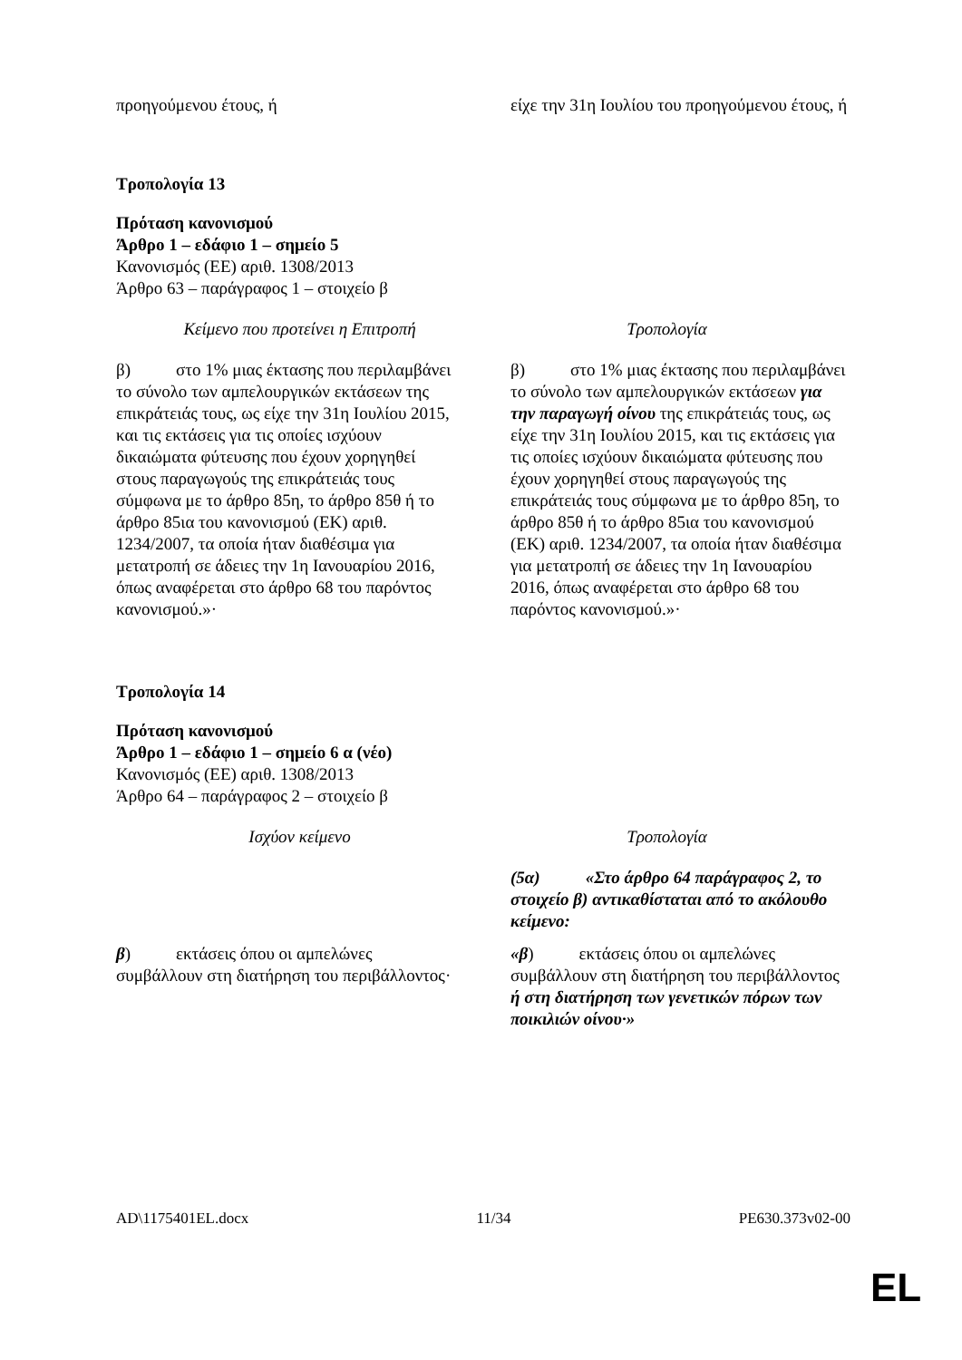| προηγούμενου έτους, ή | είχε την 31η Ιουλίου του προηγούμενου έτους, ή |
Τροπολογία 13
Πρόταση κανονισμού
Άρθρο 1 – εδάφιο 1 – σημείο 5
Κανονισμός (ΕΕ) αριθ. 1308/2013
Άρθρο 63 – παράγραφος 1 – στοιχείο β
| Κείμενο που προτείνει η Επιτροπή | Τροπολογία |
| --- | --- |
| β) στο 1% μιας έκτασης που περιλαμβάνει το σύνολο των αμπελουργικών εκτάσεων της επικράτειάς τους, ως είχε την 31η Ιουλίου 2015, και τις εκτάσεις για τις οποίες ισχύουν δικαιώματα φύτευσης που έχουν χορηγηθεί στους παραγωγούς της επικράτειάς τους σύμφωνα με το άρθρο 85η, το άρθρο 85θ ή το άρθρο 85ια του κανονισμού (ΕΚ) αριθ. 1234/2007, τα οποία ήταν διαθέσιμα για μετατροπή σε άδειες την 1η Ιανουαρίου 2016, όπως αναφέρεται στο άρθρο 68 του παρόντος κανονισμού.»· | β) στο 1% μιας έκτασης που περιλαμβάνει το σύνολο των αμπελουργικών εκτάσεων για την παραγωγή οίνου της επικράτειάς τους, ως είχε την 31η Ιουλίου 2015, και τις εκτάσεις για τις οποίες ισχύουν δικαιώματα φύτευσης που έχουν χορηγηθεί στους παραγωγούς της επικράτειάς τους σύμφωνα με το άρθρο 85η, το άρθρο 85θ ή το άρθρο 85ια του κανονισμού (ΕΚ) αριθ. 1234/2007, τα οποία ήταν διαθέσιμα για μετατροπή σε άδειες την 1η Ιανουαρίου 2016, όπως αναφέρεται στο άρθρο 68 του παρόντος κανονισμού.»· |
Τροπολογία 14
Πρόταση κανονισμού
Άρθρο 1 – εδάφιο 1 – σημείο 6 α (νέο)
Κανονισμός (ΕΕ) αριθ. 1308/2013
Άρθρο 64 – παράγραφος 2 – στοιχείο β
| Ισχύον κείμενο | Τροπολογία |
| --- | --- |
| | (5α) «Στο άρθρο 64 παράγραφος 2, το στοιχείο β) αντικαθίσταται από το ακόλουθο κείμενο: |
| β ) εκτάσεις όπου οι αμπελώνες συμβάλλουν στη διατήρηση του περιβάλλοντος· | «β ) εκτάσεις όπου οι αμπελώνες συμβάλλουν στη διατήρηση του περιβάλλοντος ή στη διατήρηση των γενετικών πόρων των ποικιλιών οίνου·» |
AD\1175401EL.docx 11/34 PE630.373v02-00
EL